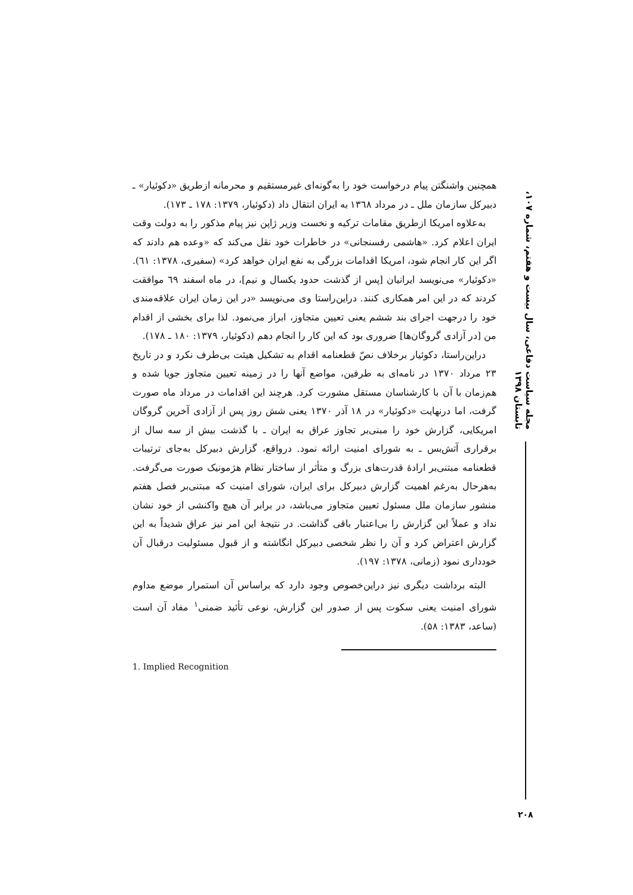مجله سیاست دفاعی، سال بیست و هفتم، شماره ۱۰۷، تابستان ۱۳۹۸
همچنین واشنگتن پیام درخواست خود را به‌گونه‌ای غیرمستقیم و محرمانه ازطریق «دکوئیار» ـ دبیرکل سازمان ملل ـ در مرداد ۱۳٦۸ به ایران انتقال داد (دکوئیار، ۱۳۷۹: ۱۷۸ ـ ۱۷۳).
به‌علاوه امریکا ازطریق مقامات ترکیه و نخست وزیر ژاپن نیز پیام مذکور را به دولت وقت ایران اعلام کرد. «هاشمی رفسنجانی» در خاطرات خود نقل می‌کند که «وعده هم دادند که اگر این کار انجام شود، امریکا اقدامات بزرگی به نفع ایران خواهد کرد» (سفیری، ۱۳۷۸: ٦۱). «دکوئیار» می‌نویسد ایرانیان [پس از گذشت حدود یکسال و نیم]، در ماه اسفند ٦۹ موافقت کردند که در این امر همکاری کنند. دراین‌راستا وی می‌نویسد «در این زمان ایران علاقه‌مندی خود را درجهت اجرای بند ششم یعنی تعیین متجاوز، ابراز می‌نمود. لذا برای بخشی از اقدام من [در آزادی گروگان‌ها] ضروری بود که این کار را انجام دهم (دکوئیار، ۱۳۷۹: ۱۸۰ ـ ۱۷۸).
دراین‌راستا، دکوئیار برخلاف نصّ قطعنامه اقدام به تشکیل هیئت بی‌طرف نکرد و در تاریخ ۲۳ مرداد ۱۳۷۰ در نامه‌ای به طرفین، مواضع آنها را در زمینه تعیین متجاوز جویا شده و هم‌زمان با آن با کارشناسان مستقل مشورت کرد. هرچند این اقدامات در مرداد ماه صورت گرفت، اما درنهایت «دکوئیار» در ۱۸ آذر ۱۳۷۰ یعنی شش روز پس از آزادی آخرین گروگان امریکایی، گزارش خود را مبنی‌بر تجاوز عراق به ایران ـ با گذشت بیش از سه سال از برقراری آتش‌بس ـ به شورای امنیت ارائه نمود. درواقع، گزارش دبیرکل به‌جای ترتیبات قطعنامه مبتنی‌بر ارادهٔ قدرت‌های بزرگ و متأثر از ساختار نظام هژمونیک صورت می‌گرفت. به‌هرحال به‌رغم اهمیت گزارش دبیرکل برای ایران، شورای امنیت که مبتنی‌بر فصل هفتم منشور سازمان ملل مسئول تعیین متجاوز می‌باشد، در برابر آن هیچ واکنشی از خود نشان نداد و عملاً این گزارش را بی‌اعتبار باقی گذاشت. در نتیجهٔ این امر نیز عراق شدیداً به این گزارش اعتراض کرد و آن را نظر شخصی دبیرکل انگاشته و از قبول مسئولیت درقبال آن خودداری نمود (زمانی، ۱۳۷۸: ۱۹۷).
البته برداشت دیگری نیز دراین‌خصوص وجود دارد که براساس آن استمرار موضع مداوم شورای امنیت یعنی سکوت پس از صدور این گزارش، نوعی تأئید ضمنی<sup>۱</sup> مفاد آن است (ساعد، ۱۳۸۳: ۵۸).
1. Implied Recognition
۲۰۸